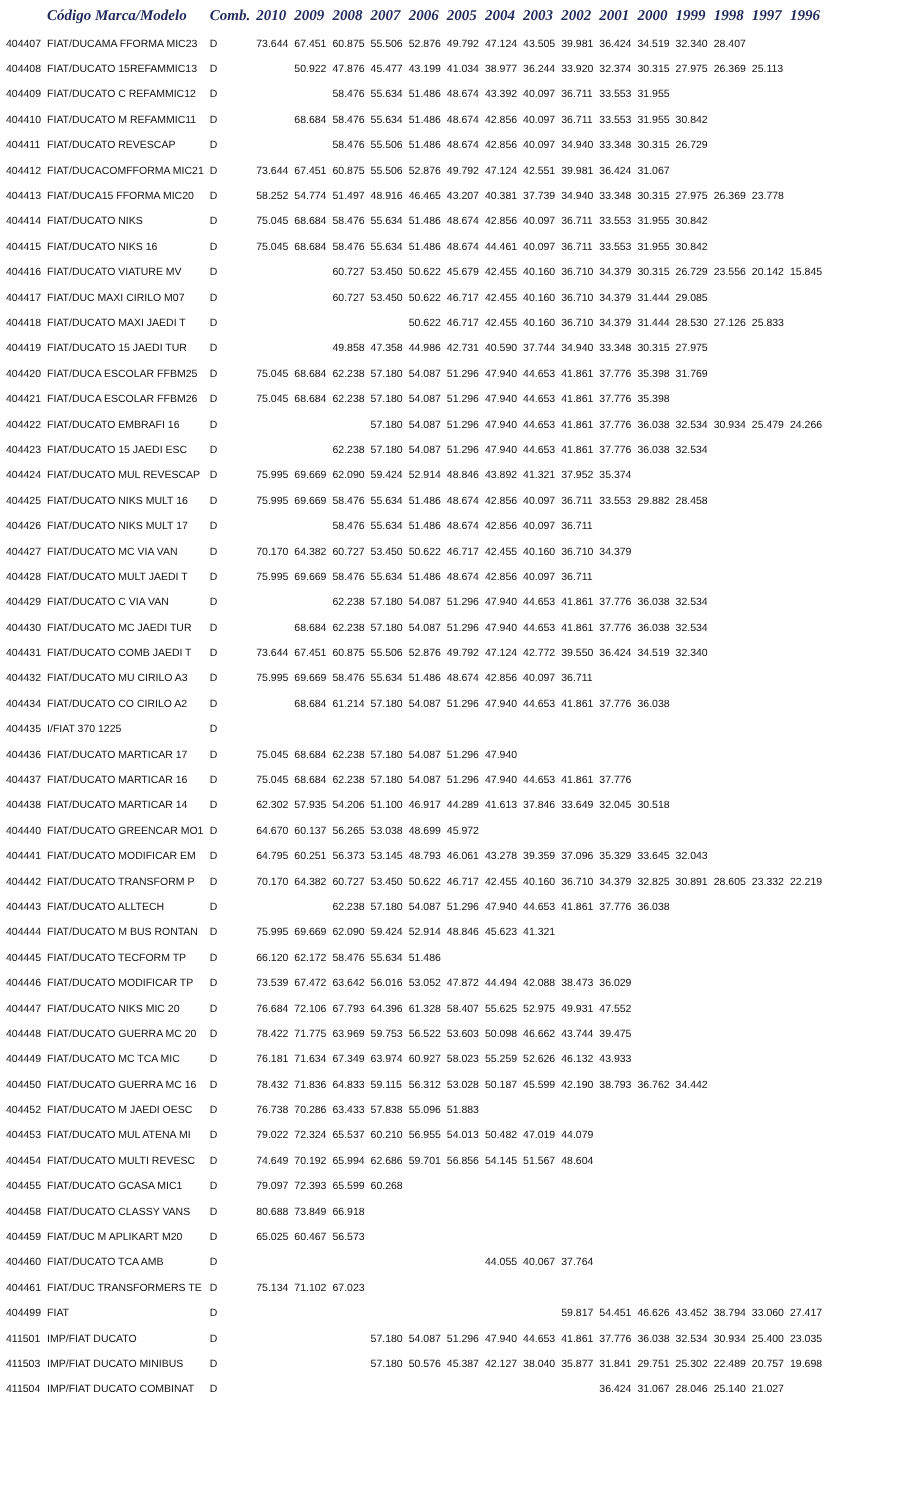| | Código Marca/Modelo | Comb. | 2010 | 2009 | 2008 | 2007 | 2006 | 2005 | 2004 | 2003 | 2002 | 2001 | 2000 | 1999 | 1998 | 1997 | 1996 |
| --- | --- | --- | --- | --- | --- | --- | --- | --- | --- | --- | --- | --- | --- | --- | --- | --- | --- |
| 404407 | FIAT/DUCAMA FFORMA MIC23 | D | 73.644 | 67.451 | 60.875 | 55.506 | 52.876 | 49.792 | 47.124 | 43.505 | 39.981 | 36.424 | 34.519 | 32.340 | 28.407 | | |
| 404408 | FIAT/DUCATO 15REFAMMIC13 | D | | 50.922 | 47.876 | 45.477 | 43.199 | 41.034 | 38.977 | 36.244 | 33.920 | 32.374 | 30.315 | 27.975 | 26.369 | 25.113 | |
| 404409 | FIAT/DUCATO C REFAMMIC12 | D | | | 58.476 | 55.634 | 51.486 | 48.674 | 43.392 | 40.097 | 36.711 | 33.553 | 31.955 | | | | |
| 404410 | FIAT/DUCATO M REFAMMIC11 | D | | 68.684 | 58.476 | 55.634 | 51.486 | 48.674 | 42.856 | 40.097 | 36.711 | 33.553 | 31.955 | 30.842 | | | |
| 404411 | FIAT/DUCATO REVESCAP | D | | | 58.476 | 55.506 | 51.486 | 48.674 | 42.856 | 40.097 | 34.940 | 33.348 | 30.315 | 26.729 | | | |
| 404412 | FIAT/DUCACOMFFORMA MIC21 | D | 73.644 | 67.451 | 60.875 | 55.506 | 52.876 | 49.792 | 47.124 | 42.551 | 39.981 | 36.424 | 31.067 | | | | |
| 404413 | FIAT/DUCA15 FFORMA MIC20 | D | 58.252 | 54.774 | 51.497 | 48.916 | 46.465 | 43.207 | 40.381 | 37.739 | 34.940 | 33.348 | 30.315 | 27.975 | 26.369 | 23.778 | |
| 404414 | FIAT/DUCATO NIKS | D | 75.045 | 68.684 | 58.476 | 55.634 | 51.486 | 48.674 | 42.856 | 40.097 | 36.711 | 33.553 | 31.955 | 30.842 | | | |
| 404415 | FIAT/DUCATO NIKS 16 | D | 75.045 | 68.684 | 58.476 | 55.634 | 51.486 | 48.674 | 44.461 | 40.097 | 36.711 | 33.553 | 31.955 | 30.842 | | | |
| 404416 | FIAT/DUCATO VIATURE MV | D | | | 60.727 | 53.450 | 50.622 | 45.679 | 42.455 | 40.160 | 36.710 | 34.379 | 30.315 | 26.729 | 23.556 | 20.142 | 15.845 |
| 404417 | FIAT/DUC MAXI CIRILO M07 | D | | | 60.727 | 53.450 | 50.622 | 46.717 | 42.455 | 40.160 | 36.710 | 34.379 | 31.444 | 29.085 | | | |
| 404418 | FIAT/DUCATO MAXI JAEDI T | D | | | | | 50.622 | 46.717 | 42.455 | 40.160 | 36.710 | 34.379 | 31.444 | 28.530 | 27.126 | 25.833 | |
| 404419 | FIAT/DUCATO 15 JAEDI TUR | D | | | 49.858 | 47.358 | 44.986 | 42.731 | 40.590 | 37.744 | 34.940 | 33.348 | 30.315 | 27.975 | | | |
| 404420 | FIAT/DUCA ESCOLAR FFBM25 | D | 75.045 | 68.684 | 62.238 | 57.180 | 54.087 | 51.296 | 47.940 | 44.653 | 41.861 | 37.776 | 35.398 | 31.769 | | | |
| 404421 | FIAT/DUCA ESCOLAR FFBM26 | D | 75.045 | 68.684 | 62.238 | 57.180 | 54.087 | 51.296 | 47.940 | 44.653 | 41.861 | 37.776 | 35.398 | | | | |
| 404422 | FIAT/DUCATO EMBRAFI 16 | D | | | | 57.180 | 54.087 | 51.296 | 47.940 | 44.653 | 41.861 | 37.776 | 36.038 | 32.534 | 30.934 | 25.479 | 24.266 |
| 404423 | FIAT/DUCATO 15 JAEDI ESC | D | | | 62.238 | 57.180 | 54.087 | 51.296 | 47.940 | 44.653 | 41.861 | 37.776 | 36.038 | 32.534 | | | |
| 404424 | FIAT/DUCATO MUL REVESCAP | D | 75.995 | 69.669 | 62.090 | 59.424 | 52.914 | 48.846 | 43.892 | 41.321 | 37.952 | 35.374 | | | | | |
| 404425 | FIAT/DUCATO NIKS MULT 16 | D | 75.995 | 69.669 | 58.476 | 55.634 | 51.486 | 48.674 | 42.856 | 40.097 | 36.711 | 33.553 | 29.882 | 28.458 | | | |
| 404426 | FIAT/DUCATO NIKS MULT 17 | D | | | 58.476 | 55.634 | 51.486 | 48.674 | 42.856 | 40.097 | 36.711 | | | | | | |
| 404427 | FIAT/DUCATO MC VIA VAN | D | 70.170 | 64.382 | 60.727 | 53.450 | 50.622 | 46.717 | 42.455 | 40.160 | 36.710 | 34.379 | | | | | |
| 404428 | FIAT/DUCATO MULT JAEDI T | D | 75.995 | 69.669 | 58.476 | 55.634 | 51.486 | 48.674 | 42.856 | 40.097 | 36.711 | | | | | | |
| 404429 | FIAT/DUCATO C VIA VAN | D | | | 62.238 | 57.180 | 54.087 | 51.296 | 47.940 | 44.653 | 41.861 | 37.776 | 36.038 | 32.534 | | | |
| 404430 | FIAT/DUCATO MC JAEDI TUR | D | | 68.684 | 62.238 | 57.180 | 54.087 | 51.296 | 47.940 | 44.653 | 41.861 | 37.776 | 36.038 | 32.534 | | | |
| 404431 | FIAT/DUCATO COMB JAEDI T | D | 73.644 | 67.451 | 60.875 | 55.506 | 52.876 | 49.792 | 47.124 | 42.772 | 39.550 | 36.424 | 34.519 | 32.340 | | | |
| 404432 | FIAT/DUCATO MU CIRILO A3 | D | 75.995 | 69.669 | 58.476 | 55.634 | 51.486 | 48.674 | 42.856 | 40.097 | 36.711 | | | | | | |
| 404434 | FIAT/DUCATO CO CIRILO A2 | D | | 68.684 | 61.214 | 57.180 | 54.087 | 51.296 | 47.940 | 44.653 | 41.861 | 37.776 | 36.038 | | | | |
| 404435 | I/FIAT 370 1225 | D | | | | | | | | | | | | | | | |
| 404436 | FIAT/DUCATO MARTICAR 17 | D | 75.045 | 68.684 | 62.238 | 57.180 | 54.087 | 51.296 | 47.940 | | | | | | | | |
| 404437 | FIAT/DUCATO MARTICAR 16 | D | 75.045 | 68.684 | 62.238 | 57.180 | 54.087 | 51.296 | 47.940 | 44.653 | 41.861 | 37.776 | | | | | |
| 404438 | FIAT/DUCATO MARTICAR 14 | D | 62.302 | 57.935 | 54.206 | 51.100 | 46.917 | 44.289 | 41.613 | 37.846 | 33.649 | 32.045 | 30.518 | | | | |
| 404440 | FIAT/DUCATO GREENCAR MO1 | D | 64.670 | 60.137 | 56.265 | 53.038 | 48.699 | 45.972 | | | | | | | | | |
| 404441 | FIAT/DUCATO MODIFICAR EM | D | 64.795 | 60.251 | 56.373 | 53.145 | 48.793 | 46.061 | 43.278 | 39.359 | 37.096 | 35.329 | 33.645 | 32.043 | | | |
| 404442 | FIAT/DUCATO TRANSFORM P | D | 70.170 | 64.382 | 60.727 | 53.450 | 50.622 | 46.717 | 42.455 | 40.160 | 36.710 | 34.379 | 32.825 | 30.891 | 28.605 | 23.332 | 22.219 |
| 404443 | FIAT/DUCATO ALLTECH | D | | | 62.238 | 57.180 | 54.087 | 51.296 | 47.940 | 44.653 | 41.861 | 37.776 | 36.038 | | | | |
| 404444 | FIAT/DUCATO M BUS RONTAN | D | 75.995 | 69.669 | 62.090 | 59.424 | 52.914 | 48.846 | 45.623 | 41.321 | | | | | | | |
| 404445 | FIAT/DUCATO TECFORM TP | D | 66.120 | 62.172 | 58.476 | 55.634 | 51.486 | | | | | | | | | | |
| 404446 | FIAT/DUCATO MODIFICAR TP | D | 73.539 | 67.472 | 63.642 | 56.016 | 53.052 | 47.872 | 44.494 | 42.088 | 38.473 | 36.029 | | | | | |
| 404447 | FIAT/DUCATO NIKS MIC 20 | D | 76.684 | 72.106 | 67.793 | 64.396 | 61.328 | 58.407 | 55.625 | 52.975 | 49.931 | 47.552 | | | | | |
| 404448 | FIAT/DUCATO GUERRA MC 20 | D | 78.422 | 71.775 | 63.969 | 59.753 | 56.522 | 53.603 | 50.098 | 46.662 | 43.744 | 39.475 | | | | | |
| 404449 | FIAT/DUCATO MC TCA MIC | D | 76.181 | 71.634 | 67.349 | 63.974 | 60.927 | 58.023 | 55.259 | 52.626 | 46.132 | 43.933 | | | | | |
| 404450 | FIAT/DUCATO GUERRA MC 16 | D | 78.432 | 71.836 | 64.833 | 59.115 | 56.312 | 53.028 | 50.187 | 45.599 | 42.190 | 38.793 | 36.762 | 34.442 | | | |
| 404452 | FIAT/DUCATO M JAEDI OESC | D | 76.738 | 70.286 | 63.433 | 57.838 | 55.096 | 51.883 | | | | | | | | | |
| 404453 | FIAT/DUCATO MUL ATENA MI | D | 79.022 | 72.324 | 65.537 | 60.210 | 56.955 | 54.013 | 50.482 | 47.019 | 44.079 | | | | | | |
| 404454 | FIAT/DUCATO MULTI REVESC | D | 74.649 | 70.192 | 65.994 | 62.686 | 59.701 | 56.856 | 54.145 | 51.567 | 48.604 | | | | | | |
| 404455 | FIAT/DUCATO GCASA MIC1 | D | 79.097 | 72.393 | 65.599 | 60.268 | | | | | | | | | | | |
| 404458 | FIAT/DUCATO CLASSY VANS | D | 80.688 | 73.849 | 66.918 | | | | | | | | | | | | |
| 404459 | FIAT/DUC M APLIKART M20 | D | 65.025 | 60.467 | 56.573 | | | | | | | | | | | | |
| 404460 | FIAT/DUCATO TCA AMB | D | | | | | | | 44.055 | 40.067 | 37.764 | | | | | | |
| 404461 | FIAT/DUC TRANSFORMERS TE | D | 75.134 | 71.102 | 67.023 | | | | | | | | | | | | |
| 404499 | FIAT | D | | | | | | | | | 59.817 | 54.451 | 46.626 | 43.452 | 38.794 | 33.060 | 27.417 |
| 411501 | IMP/FIAT DUCATO | D | | | | 57.180 | 54.087 | 51.296 | 47.940 | 44.653 | 41.861 | 37.776 | 36.038 | 32.534 | 30.934 | 25.400 | 23.035 |
| 411503 | IMP/FIAT DUCATO MINIBUS | D | | | | 57.180 | 50.576 | 45.387 | 42.127 | 38.040 | 35.877 | 31.841 | 29.751 | 25.302 | 22.489 | 20.757 | 19.698 |
| 411504 | IMP/FIAT DUCATO COMBINAT | D | | | | | | | | | | 36.424 | 31.067 | 28.046 | 25.140 | 21.027 | |